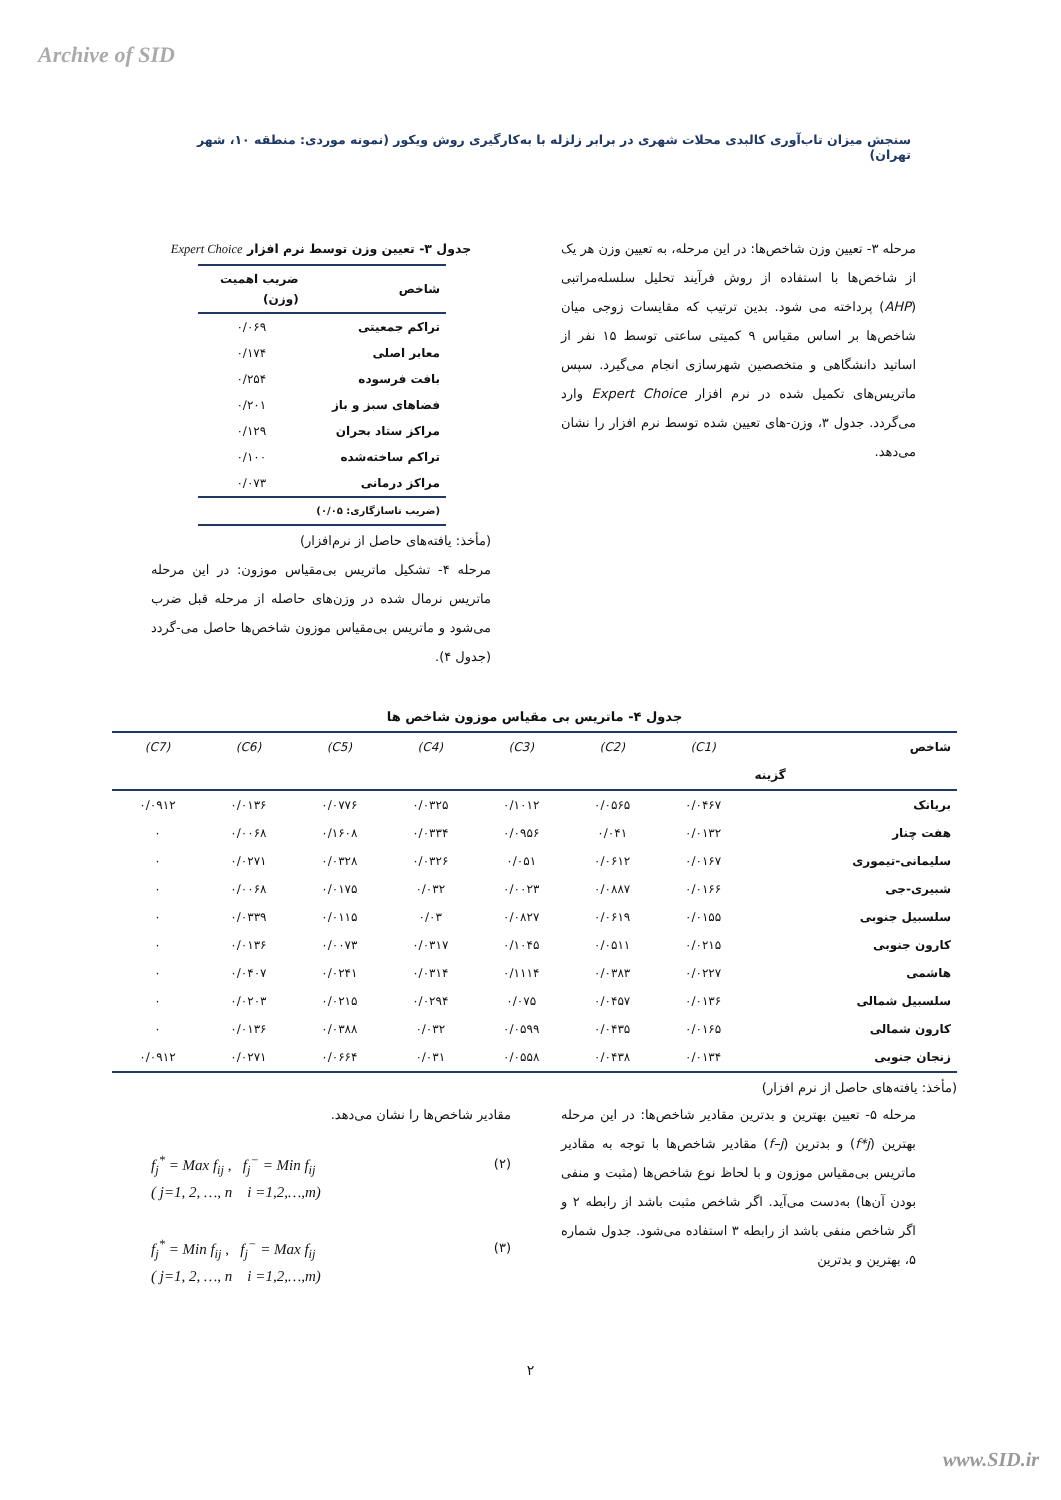Archive of SID
سنجش میزان تاب‌آوری کالبدی محلات شهری در برابر زلزله با به‌کارگیری روش ویکور (نمونه موردی: منطقه ۱۰، شهر تهران)
مرحله ۳- تعیین وزن شاخص‌ها: در این مرحله، به تعیین وزن هر یک از شاخص‌ها با استفاده از روش فرآیند تحلیل سلسله‌مراتبی (AHP) پرداخته می شود. بدین ترتیب که مقایسات زوجی میان شاخص‌ها بر اساس مقیاس ۹ کمیتی ساعتی توسط ۱۵ نفر از اساتید دانشگاهی و متخصصین شهرسازی انجام می‌گیرد. سپس ماتریس‌های تکمیل شده در نرم افزار Expert Choice وارد می‌گردد. جدول ۳، وزن-های تعیین شده توسط نرم افزار را نشان می‌دهد.
جدول ۳- تعیین وزن توسط نرم افزار Expert Choice
| شاخص | ضریب اهمیت (وزن) |
| --- | --- |
| تراکم جمعیتی | ۰/۰۶۹ |
| معابر اصلی | ۰/۱۷۴ |
| بافت فرسوده | ۰/۲۵۴ |
| فضاهای سبز و باز | ۰/۲۰۱ |
| مراکز ستاد بحران | ۰/۱۲۹ |
| تراکم ساخته‌شده | ۰/۱۰۰ |
| مراکز درمانی | ۰/۰۷۳ |
| (ضریب ناسازگاری: ۰/۰۵) | |
(مأخذ: یافته‌های حاصل از نرم‌افزار)
مرحله ۴- تشکیل ماتریس بی‌مقیاس موزون: در این مرحله ماتریس نرمال شده در وزن‌های حاصله از مرحله قبل ضرب می‌شود و ماتریس بی‌مقیاس موزون شاخص‌ها حاصل می-گردد (جدول ۴).
جدول ۴- ماتریس بی مقیاس موزون شاخص ها
| شاخص | (C1) | (C2) | (C3) | (C4) | (C5) | (C6) | (C7) |
| گزینه | | | | | | | |
| بریانک | ۰/۰۴۶۷ | ۰/۰۵۶۵ | ۰/۱۰۱۲ | ۰/۰۳۲۵ | ۰/۰۷۷۶ | ۰/۰۱۳۶ | ۰/۰۹۱۲ |
| هفت چنار | ۰/۰۱۳۲ | ۰/۰۴۱ | ۰/۰۹۵۶ | ۰/۰۳۳۴ | ۰/۱۶۰۸ | ۰/۰۰۶۸ | ۰ |
| سلیمانی-تیموری | ۰/۰۱۶۷ | ۰/۰۶۱۲ | ۰/۰۵۱ | ۰/۰۳۲۶ | ۰/۰۳۲۸ | ۰/۰۲۷۱ | ۰ |
| شبیری-جی | ۰/۰۱۶۶ | ۰/۰۸۸۷ | ۰/۰۰۲۳ | ۰/۰۳۲ | ۰/۰۱۷۵ | ۰/۰۰۶۸ | ۰ |
| سلسبیل جنوبی | ۰/۰۱۵۵ | ۰/۰۶۱۹ | ۰/۰۸۲۷ | ۰/۰۳ | ۰/۰۱۱۵ | ۰/۰۳۳۹ | ۰ |
| کارون جنوبی | ۰/۰۲۱۵ | ۰/۰۵۱۱ | ۰/۱۰۴۵ | ۰/۰۳۱۷ | ۰/۰۰۷۳ | ۰/۰۱۳۶ | ۰ |
| هاشمی | ۰/۰۲۲۷ | ۰/۰۳۸۳ | ۰/۱۱۱۴ | ۰/۰۳۱۴ | ۰/۰۲۴۱ | ۰/۰۴۰۷ | ۰ |
| سلسبیل شمالی | ۰/۰۱۳۶ | ۰/۰۴۵۷ | ۰/۰۷۵ | ۰/۰۲۹۴ | ۰/۰۲۱۵ | ۰/۰۲۰۳ | ۰ |
| کارون شمالی | ۰/۰۱۶۵ | ۰/۰۴۳۵ | ۰/۰۵۹۹ | ۰/۰۳۲ | ۰/۰۳۸۸ | ۰/۰۱۳۶ | ۰ |
| زنجان جنوبی | ۰/۰۱۳۴ | ۰/۰۴۳۸ | ۰/۰۵۵۸ | ۰/۰۳۱ | ۰/۰۶۶۴ | ۰/۰۲۷۱ | ۰/۰۹۱۲ |
(مأخذ: یافته‌های حاصل از نرم افزار)
مرحله ۵- تعیین بهترین و بدترین مقادیر شاخص‌ها: در این مرحله بهترین (f*j) و بدترین (f–j) مقادیر شاخص‌ها با توجه به مقادیر ماتریس بی‌مقیاس موزون و با لحاظ نوع شاخص‌ها (مثبت و منفی بودن آن‌ها) به‌دست می‌آید. اگر شاخص مثبت باشد از رابطه ۲ و اگر شاخص منفی باشد از رابطه ۳ استفاده می‌شود. جدول شماره ۵، بهترین و بدترین
مقادیر شاخص‌ها را نشان می‌دهد.
f<sub>j</sub><sup>*</sup> = Max f<sub>ij</sub> , f<sub>j</sub><sup>−</sup> = Min f<sub>ij</sub>
( j=1, 2, …, n i =1,2,…,m)
(۲)
f<sub>j</sub><sup>*</sup> = Min f<sub>ij</sub> , f<sub>j</sub><sup>−</sup> = Max f<sub>ij</sub>
( j=1, 2, …, n i =1,2,…,m)
(۳)
۲
www.SID.ir